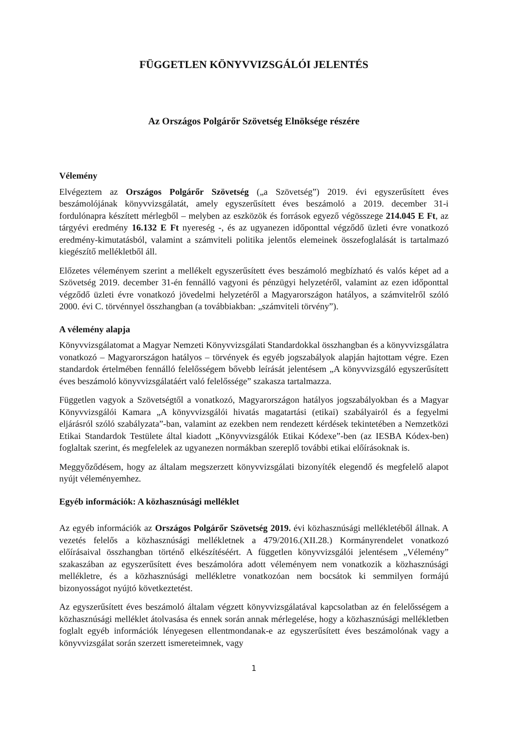FÜGGETLEN KÖNYVVIZSGÁLÓI JELENTÉS
Az Országos Polgárőr Szövetség Elnöksége részére
Vélemény
Elvégeztem az Országos Polgárőr Szövetség („a Szövetség”) 2019. évi egyszerűsített éves beszámolójának könyvvizsgálatát, amely egyszerűsített éves beszámoló a 2019. december 31-i fordulónapra készített mérlegből – melyben az eszközök és források egyező végösszege 214.045 E Ft, az tárgyévi eredmény 16.132 E Ft nyereség -, és az ugyanezen időponttal végződő üzleti évre vonatkozó eredmény-kimutatásból, valamint a számviteli politika jelentős elemeinek összefoglalását is tartalmazó kiegészítő mellékletből áll.
Előzetes véleményem szerint a mellékelt egyszerűsített éves beszámoló megbízható és valós képet ad a Szövetség 2019. december 31-én fennálló vagyoni és pénzügyi helyzetéről, valamint az ezen időponttal végződő üzleti évre vonatkozó jövedelmi helyzetéről a Magyarországon hatályos, a számvitelről szóló 2000. évi C. törvénnyel összhangban (a továbbiakban: „számviteli törvény”).
A vélemény alapja
Könyvvizsgálatomat a Magyar Nemzeti Könyvvizsgálati Standardokkal összhangban és a könyvvizsgálatra vonatkozó – Magyarországon hatályos – törvények és egyéb jogszabályok alapján hajtottam végre. Ezen standardok értelmében fennálló felelősségem bővebb leírását jelentésem „A könyvvizsgáló egyszerűsített éves beszámoló könyvvizsgálatáért való felelőssége” szakasza tartalmazza.
Független vagyok a Szövetségtől a vonatkozó, Magyarországon hatályos jogszabályokban és a Magyar Könyvvizsgálói Kamara „A könyvvizsgálói hivatás magatartási (etikai) szabályairól és a fegyelmi eljárásról szóló szabályzata”-ban, valamint az ezekben nem rendezett kérdések tekintetében a Nemzetközi Etikai Standardok Testülete által kiadott „Könyvvizsgálók Etikai Kódexe”-ben (az IESBA Kódex-ben) foglaltak szerint, és megfelelek az ugyanezen normákban szereplő további etikai előírásoknak is.
Meggyőződésem, hogy az általam megszerzett könyvvizsgálati bizonyíték elegendő és megfelelő alapot nyújt véleményemhez.
Egyéb információk: A közhasznúsági melléklet
Az egyéb információk az Országos Polgárőr Szövetség 2019. évi közhasznúsági mellékletéből állnak. A vezetés felelős a közhasznúsági mellékletnek a 479/2016.(XII.28.) Kormányrendelet vonatkozó előírásaival összhangban történő elkészítéséért. A független könyvvizsgálói jelentésem „Vélemény” szakaszában az egyszerűsített éves beszámolóra adott véleményem nem vonatkozik a közhasznúsági mellékletre, és a közhasznúsági mellékletre vonatkozóan nem bocsátok ki semmilyen formájú bizonyosságot nyújtó következtetést.
Az egyszerűsített éves beszámoló általam végzett könyvvizsgálatával kapcsolatban az én felelősségem a közhasznúsági melléklet átolvasása és ennek során annak mérlegelése, hogy a közhasznúsági mellékletben foglalt egyéb információk lényegesen ellentmondanak-e az egyszerűsített éves beszámolónak vagy a könyvvizsgálat során szerzett ismereteimnek, vagy
1